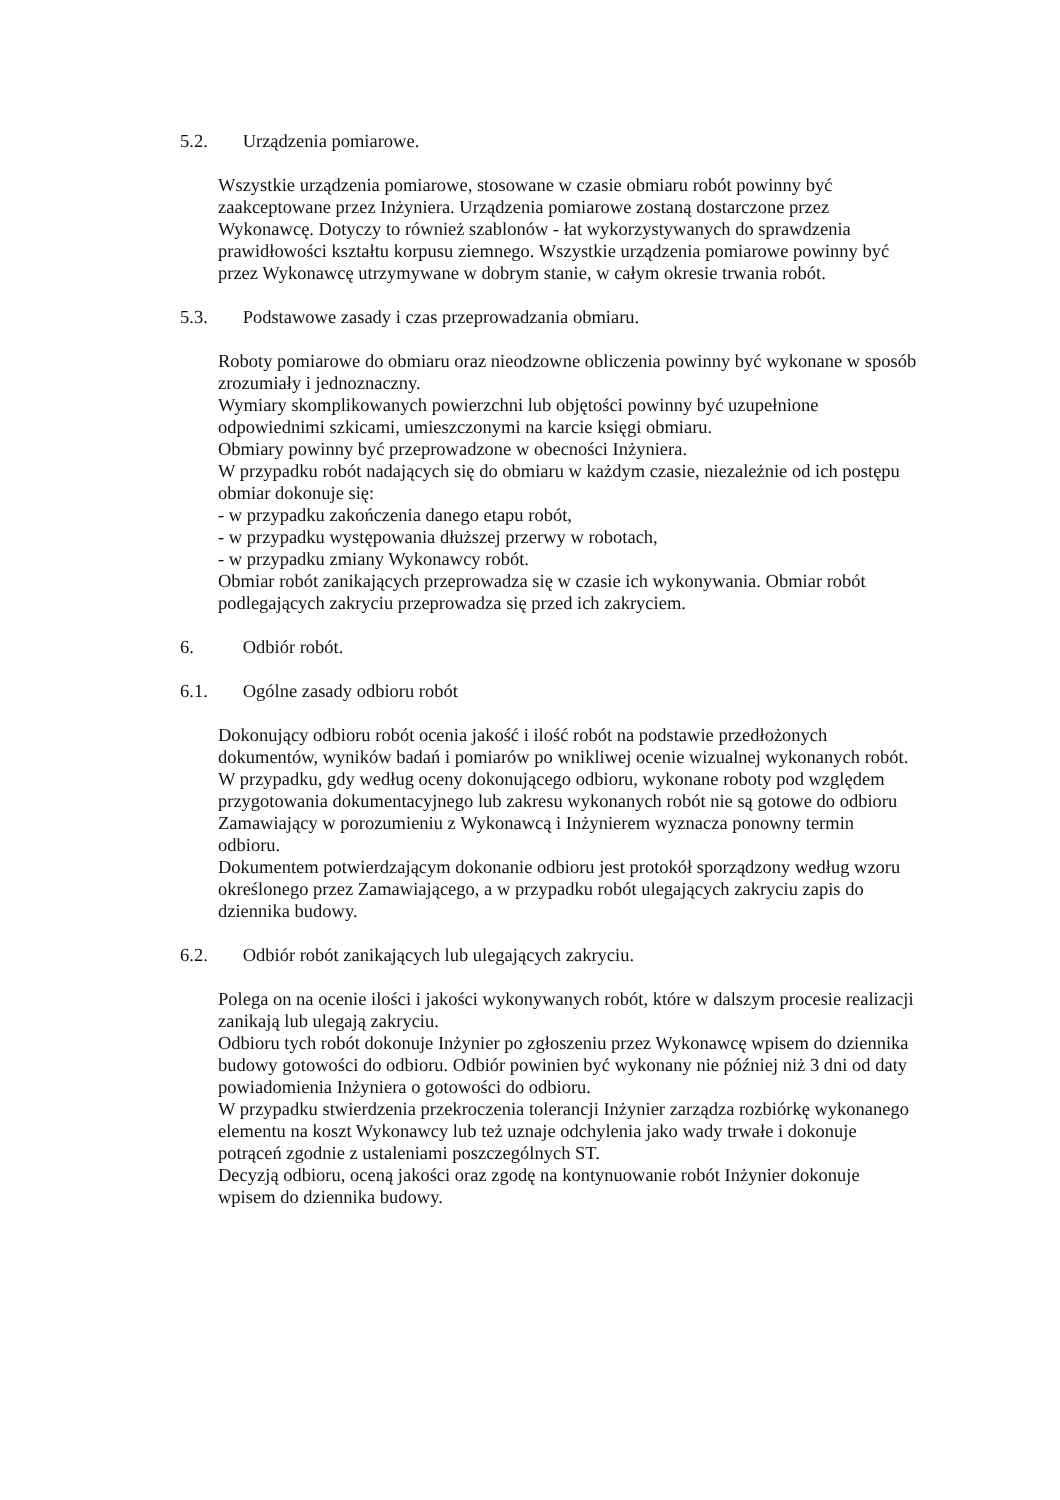5.2. Urządzenia pomiarowe.
Wszystkie urządzenia pomiarowe, stosowane w czasie obmiaru robót powinny być zaakceptowane przez Inżyniera. Urządzenia pomiarowe zostaną dostarczone przez Wykonawcę. Dotyczy to również szablonów - łat wykorzystywanych do sprawdzenia prawidłowości kształtu korpusu ziemnego. Wszystkie urządzenia pomiarowe powinny być przez Wykonawcę utrzymywane w dobrym stanie, w całym okresie trwania robót.
5.3. Podstawowe zasady i czas przeprowadzania obmiaru.
Roboty pomiarowe do obmiaru oraz nieodzowne obliczenia powinny być wykonane w sposób zrozumiały i jednoznaczny.
Wymiary skomplikowanych powierzchni lub objętości powinny być uzupełnione odpowiednimi szkicami, umieszczonymi na karcie księgi obmiaru.
Obmiary powinny być przeprowadzone w obecności Inżyniera.
W przypadku robót nadających się do obmiaru w każdym czasie, niezależnie od ich postępu
obmiar dokonuje się:
- w przypadku zakończenia danego etapu robót,
- w przypadku występowania dłuższej przerwy w robotach,
- w przypadku zmiany Wykonawcy robót.
Obmiar robót zanikających przeprowadza się w czasie ich wykonywania. Obmiar robót podlegających zakryciu przeprowadza się przed ich zakryciem.
6. Odbiór robót.
6.1. Ogólne zasady odbioru robót
Dokonujący odbioru robót ocenia jakość i ilość robót na podstawie przedłożonych dokumentów, wyników badań i pomiarów po wnikliwej ocenie wizualnej wykonanych robót. W przypadku, gdy według oceny dokonującego odbioru, wykonane roboty pod względem przygotowania dokumentacyjnego lub zakresu wykonanych robót nie są gotowe do odbioru Zamawiający w porozumieniu z Wykonawcą i Inżynierem wyznacza ponowny termin odbioru.
Dokumentem potwierdzającym dokonanie odbioru jest protokół sporządzony według wzoru określonego przez Zamawiającego, a w przypadku robót ulegających zakryciu zapis do dziennika budowy.
6.2. Odbiór robót zanikających lub ulegających zakryciu.
Polega on na ocenie ilości i jakości wykonywanych robót, które w dalszym procesie realizacji zanikają lub ulegają zakryciu.
Odbioru tych robót dokonuje Inżynier po zgłoszeniu przez Wykonawcę wpisem do dziennika
budowy gotowości do odbioru. Odbiór powinien być wykonany nie później niż 3 dni od daty
powiadomienia Inżyniera o gotowości do odbioru.
W przypadku stwierdzenia przekroczenia tolerancji Inżynier zarządza rozbiórkę wykonanego
elementu na koszt Wykonawcy lub też uznaje odchylenia jako wady trwałe i dokonuje potrąceń zgodnie z ustaleniami poszczególnych ST.
Decyzją odbioru, oceną jakości oraz zgodę na kontynuowanie robót Inżynier dokonuje wpisem do dziennika budowy.